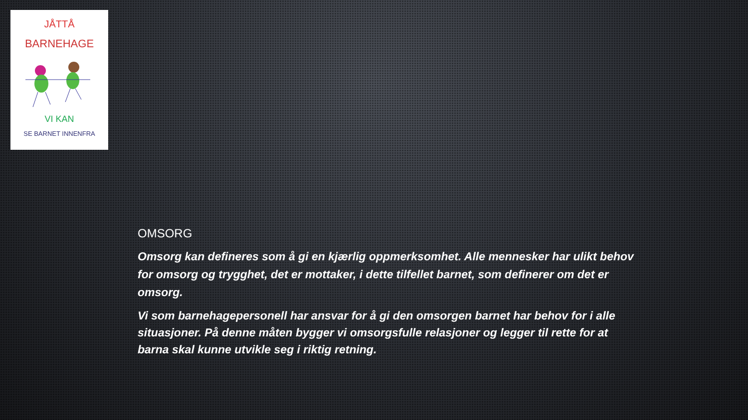JÅTTÅ
BARNEHAGE
VI KAN
SE BARNET INNENFRA
OMSORG
Omsorg kan defineres som å gi en kjærlig oppmerksomhet. Alle mennesker har ulikt behov for omsorg og trygghet, det er mottaker, i dette tilfellet barnet, som definerer om det er omsorg.
Vi som barnehagepersonell har ansvar for å gi den omsorgen barnet har behov for i alle situasjoner. På denne måten bygger vi omsorgsfulle relasjoner og legger til rette for at barna skal kunne utvikle seg i riktig retning.